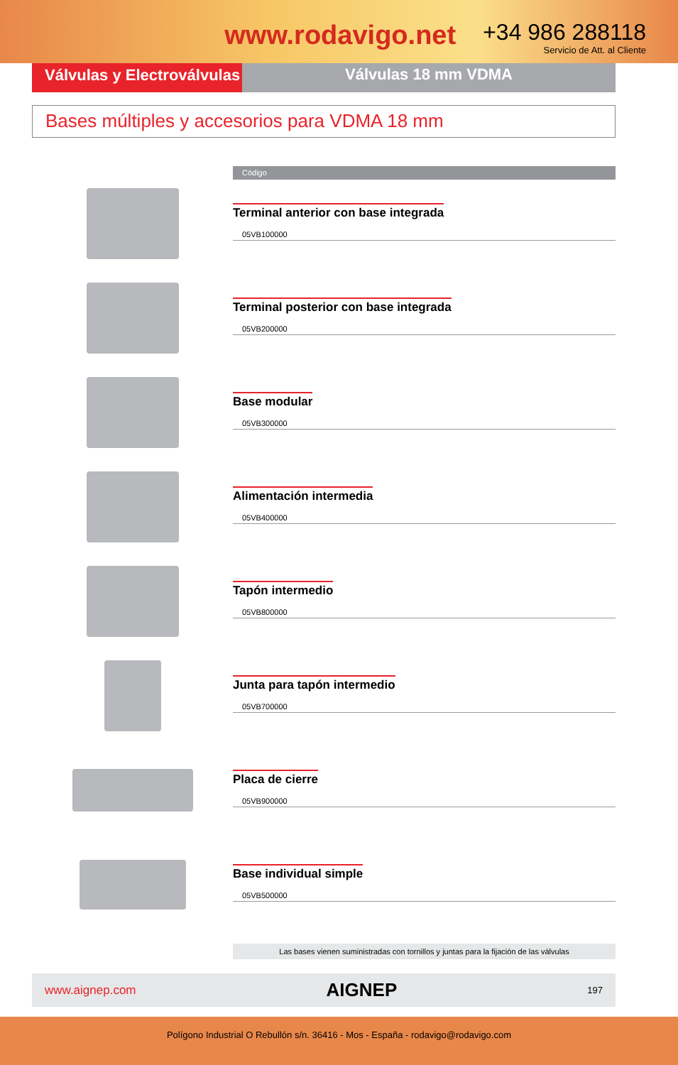www.rodavigo.net
+34 986 288118
Servicio de Att. al Cliente
Válvulas y Electroválvulas
Válvulas 18 mm VDMA
Bases múltiples y accesorios para VDMA 18 mm
Código
Terminal anterior con base integrada
05VB100000
Terminal posterior con base integrada
05VB200000
Base modular
05VB300000
Alimentación intermedia
05VB400000
Tapón intermedio
05VB800000
Junta para tapón intermedio
05VB700000
Placa de cierre
05VB900000
Base individual simple
05VB500000
Las bases vienen suministradas con tornillos y juntas para la fijación de las válvulas
www.aignep.com AIGNEP 197
Polígono Industrial O Rebullón s/n. 36416 - Mos - España - rodavigo@rodavigo.com